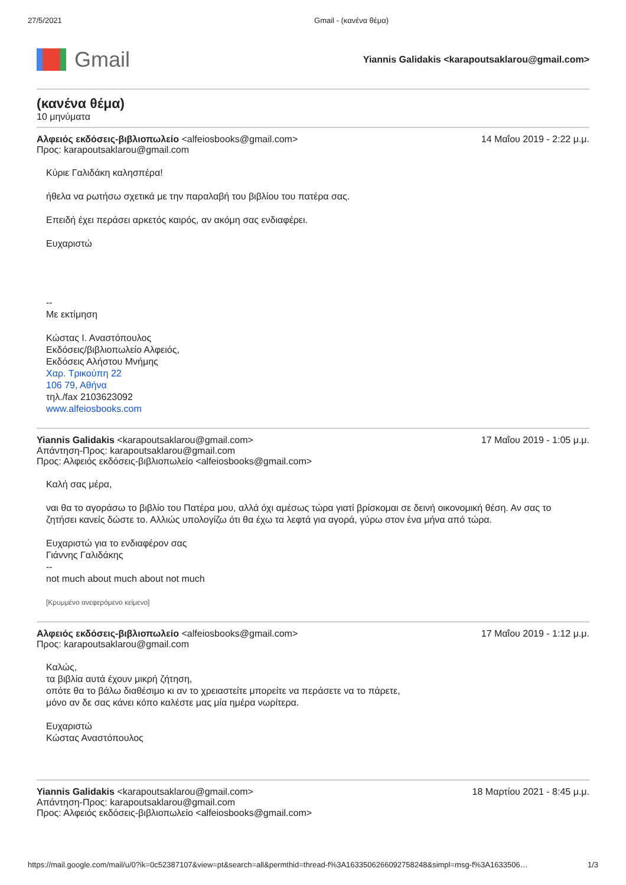27/5/2021 Gmail - (κανένα θέμα)
Gmail
Yiannis Galidakis <karapoutsaklarou@gmail.com>
(κανένα θέμα)
10 μηνύματα
Αλφειός εκδόσεις-βιβλιοπωλείο <alfeiosbooks@gmail.com>
Προς: karapoutsaklarou@gmail.com
14 Μαΐου 2019 - 2:22 μ.μ.
Κύριε Γαλιδάκη καλησπέρα!
ήθελα να ρωτήσω σχετικά με την παραλαβή του βιβλίου του πατέρα σας.
Επειδή έχει περάσει αρκετός καιρός, αν ακόμη σας ενδιαφέρει.
Ευχαριστώ
--
Με εκτίμηση
Κώστας Ι. Αναστόπουλος
Εκδόσεις/βιβλιοπωλείο Αλφειός,
Εκδόσεις Αλήστου Μνήμης
Χαρ. Τρικούπη 22
106 79, Αθήνα
τηλ./fax 2103623092
www.alfeiosbooks.com
Yiannis Galidakis <karapoutsaklarou@gmail.com>
Απάντηση-Προς: karapoutsaklarou@gmail.com
Προς: Αλφειός εκδόσεις-βιβλιοπωλείο <alfeiosbooks@gmail.com>
17 Μαΐου 2019 - 1:05 μ.μ.
Καλή σας μέρα,
ναι θα το αγοράσω το βιβλίο του Πατέρα μου, αλλά όχι αμέσως τώρα γιατί βρίσκομαι σε δεινή οικονομική θέση. Αν σας το ζητήσει κανείς δώστε το. Αλλιώς υπολογίζω ότι θα έχω τα λεφτά για αγορά, γύρω στον ένα μήνα από τώρα.
Ευχαριστώ για το ενδιαφέρον σας
Γιάννης Γαλιδάκης
--
not much about much about not much
[Κρυμμένο ανεφερόμενο κείμενο]
Αλφειός εκδόσεις-βιβλιοπωλείο <alfeiosbooks@gmail.com>
Προς: karapoutsaklarou@gmail.com
17 Μαΐου 2019 - 1:12 μ.μ.
Καλώς,
τα βιβλία αυτά έχουν μικρή ζήτηση,
οπότε θα το βάλω διαθέσιμο κι αν το χρειαστείτε μπορείτε να περάσετε να το πάρετε,
μόνο αν δε σας κάνει κόπο καλέστε μας μία ημέρα νωρίτερα.
Ευχαριστώ
Κώστας Αναστόπουλος
Yiannis Galidakis <karapoutsaklarou@gmail.com>
Απάντηση-Προς: karapoutsaklarou@gmail.com
Προς: Αλφειός εκδόσεις-βιβλιοπωλείο <alfeiosbooks@gmail.com>
18 Μαρτίου 2021 - 8:45 μ.μ.
https://mail.google.com/mail/u/0?ik=0c52387107&view=pt&search=all&permthid=thread-f%3A1633506266092758248&simpl=msg-f%3A1633506… 1/3